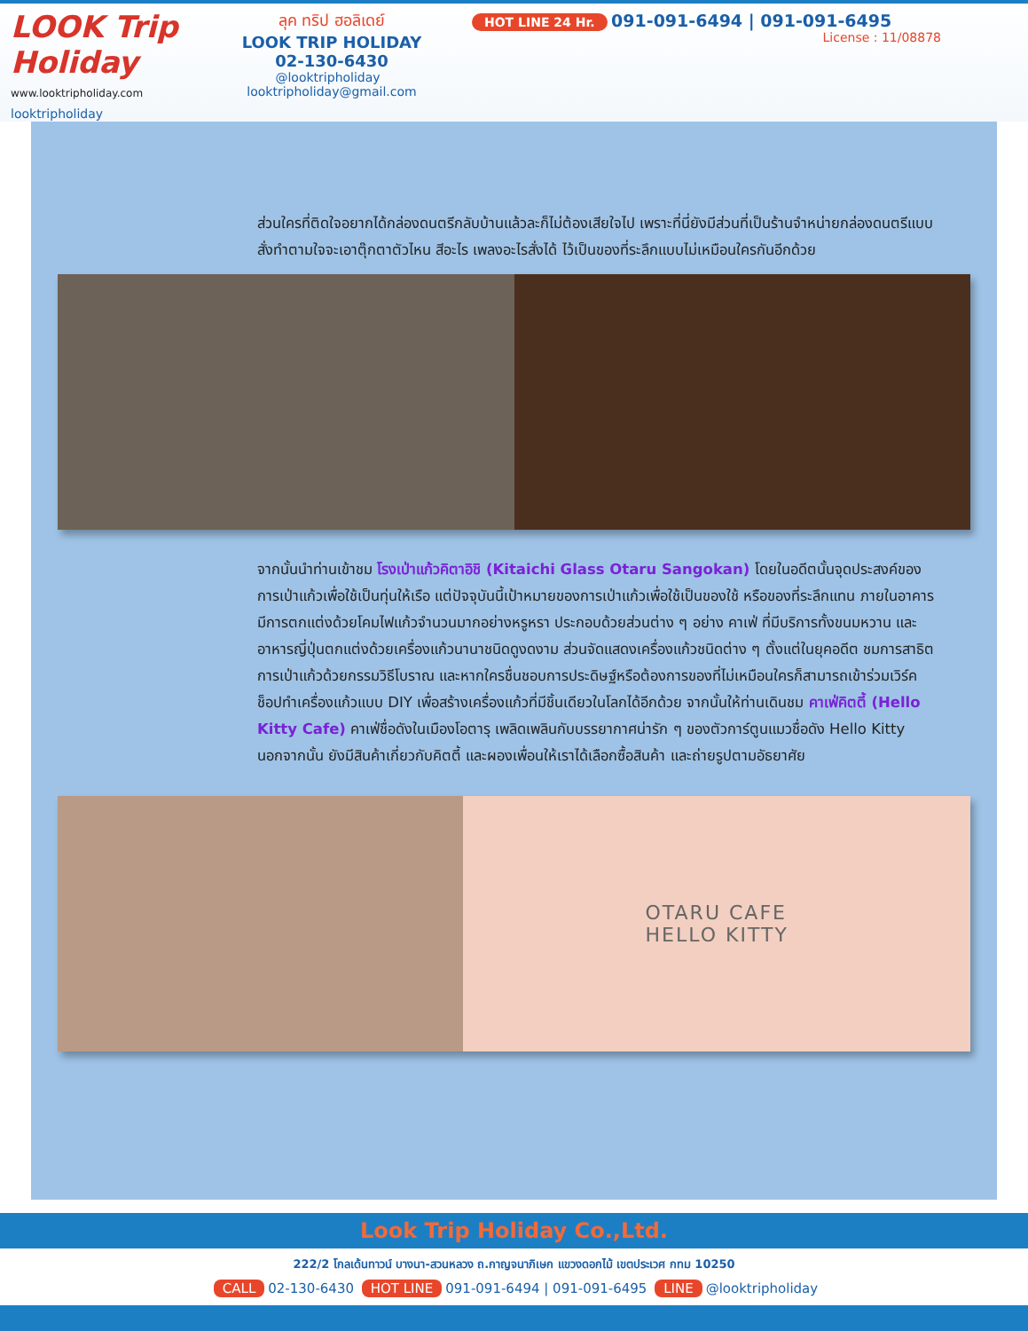LOOK Trip Holiday
www.looktripholiday.com
looktripholiday
ลุค ทริป ฮอลิเดย์
LOOK TRIP HOLIDAY
02-130-6430
@looktripholiday looktripholiday@gmail.com
HOT LINE 24 Hr. 091-091-6494 | 091-091-6495
License : 11/08878
ส่วนใครที่ติดใจอยากได้กล่องดนตรีกลับบ้านแล้วละก็ไม่ต้องเสียใจไป เพราะที่นี่ยังมีส่วนที่เป็นร้านจำหน่ายกล่องดนตรีแบบสั่งทำตามใจจะเอาตุ๊กตาตัวไหน สีอะไร เพลงอะไรสั่งได้ ไว้เป็นของที่ระลึกแบบไม่เหมือนใครกันอีกด้วย
จากนั้นนำท่านเข้าชม โรงเป่าแก้วคิตาอิชิ (Kitaichi Glass Otaru Sangokan) โดยในอดีตนั้นจุดประสงค์ของการเป่าแก้วเพื่อใช้เป็นทุ่นให้เรือ แต่ปัจจุบันนี้เป้าหมายของการเป่าแก้วเพื่อใช้เป็นของใช้ หรือของที่ระลึกแทน ภายในอาคารมีการตกแต่งด้วยโคมไฟแก้วจำนวนมากอย่างหรูหรา ประกอบด้วยส่วนต่าง ๆ อย่าง คาเฟ่ ที่มีบริการทั้งขนมหวาน และอาหารญี่ปุ่นตกแต่งด้วยเครื่องแก้วนานาชนิดดูงดงาม ส่วนจัดแสดงเครื่องแก้วชนิดต่าง ๆ ตั้งแต่ในยุคอดีต ชมการสาธิตการเป่าแก้วด้วยกรรมวิธีโบราณ และหากใครชื่นชอบการประดิษฐ์หรือต้องการของที่ไม่เหมือนใครก็สามารถเข้าร่วมเวิร์คช็อปทำเครื่องแก้วแบบ DIY เพื่อสร้างเครื่องแก้วที่มีชิ้นเดียวในโลกได้อีกด้วย จากนั้นให้ท่านเดินชม คาเฟ่คิตตี้ (Hello Kitty Cafe) คาเฟ่ชื่อดังในเมืองโอตารุ เพลิดเพลินกับบรรยากาศน่ารัก ๆ ของตัวการ์ตูนแมวชื่อดัง Hello Kitty นอกจากนั้น ยังมีสินค้าเกี่ยวกับคิตตี้ และผองเพื่อนให้เราได้เลือกซื้อสินค้า และถ่ายรูปตามอัธยาศัย
OTARU CAFE
HELLO KITTY
Look Trip Holiday Co.,Ltd.
222/2 โกลเด้นทาวน์ บางนา-สวนหลวง ถ.กาญจนาภิเษก แขวงดอกไม้ เขตประเวศ กทม 10250
CALL 02-130-6430 HOT LINE 091-091-6494 | 091-091-6495 LINE @looktripholiday